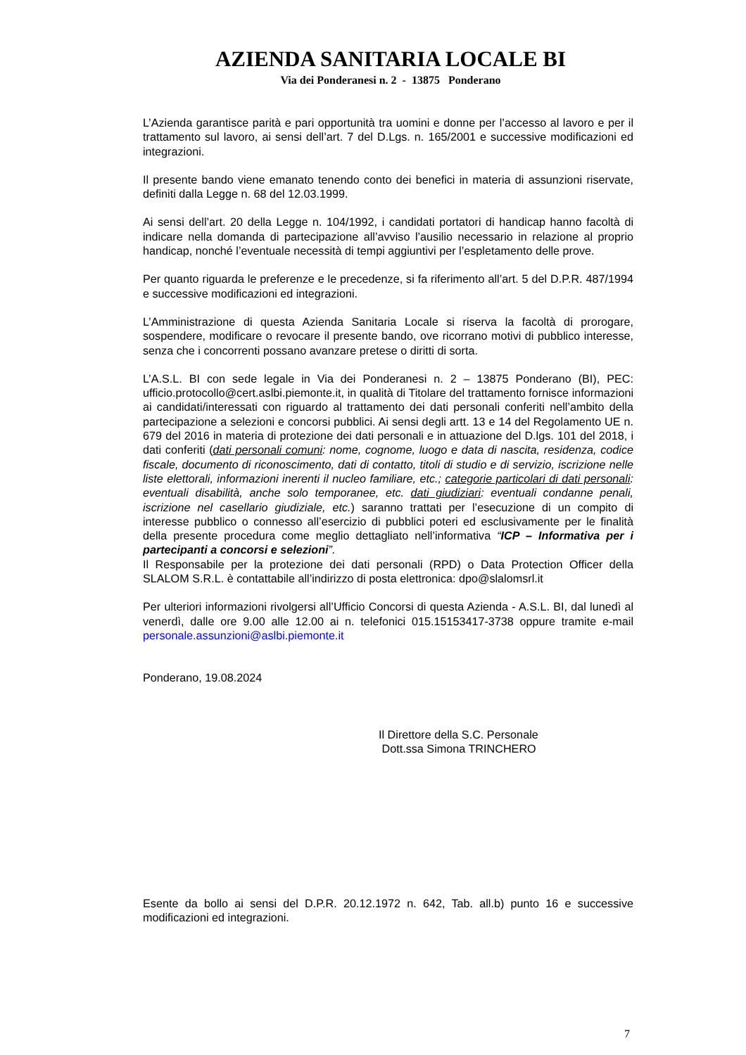AZIENDA SANITARIA LOCALE BI
Via dei Ponderanesi n. 2 - 13875 Ponderano
L’Azienda garantisce parità e pari opportunità tra uomini e donne per l’accesso al lavoro e per il trattamento sul lavoro, ai sensi dell’art. 7 del D.Lgs. n. 165/2001 e successive modificazioni ed integrazioni.
Il presente bando viene emanato tenendo conto dei benefici in materia di assunzioni riservate, definiti dalla Legge n. 68 del 12.03.1999.
Ai sensi dell’art. 20 della Legge n. 104/1992, i candidati portatori di handicap hanno facoltà di indicare nella domanda di partecipazione all’avviso l’ausilio necessario in relazione al proprio handicap, nonché l’eventuale necessità di tempi aggiuntivi per l’espletamento delle prove.
Per quanto riguarda le preferenze e le precedenze, si fa riferimento all’art. 5 del D.P.R. 487/1994 e successive modificazioni ed integrazioni.
L’Amministrazione di questa Azienda Sanitaria Locale si riserva la facoltà di prorogare, sospendere, modificare o revocare il presente bando, ove ricorrano motivi di pubblico interesse, senza che i concorrenti possano avanzare pretese o diritti di sorta.
L’A.S.L. BI con sede legale in Via dei Ponderanesi n. 2 – 13875 Ponderano (BI), PEC: ufficio.protocollo@cert.aslbi.piemonte.it, in qualità di Titolare del trattamento fornisce informazioni ai candidati/interessati con riguardo al trattamento dei dati personali conferiti nell’ambito della partecipazione a selezioni e concorsi pubblici. Ai sensi degli artt. 13 e 14 del Regolamento UE n. 679 del 2016 in materia di protezione dei dati personali e in attuazione del D.lgs. 101 del 2018, i dati conferiti (dati personali comuni: nome, cognome, luogo e data di nascita, residenza, codice fiscale, documento di riconoscimento, dati di contatto, titoli di studio e di servizio, iscrizione nelle liste elettorali, informazioni inerenti il nucleo familiare, etc.; categorie particolari di dati personali: eventuali disabilità, anche solo temporanee, etc. dati giudiziari: eventuali condanne penali, iscrizione nel casellario giudiziale, etc.) saranno trattati per l’esecuzione di un compito di interesse pubblico o connesso all’esercizio di pubblici poteri ed esclusivamente per le finalità della presente procedura come meglio dettagliato nell’informativa “ICP – Informativa per i partecipanti a concorsi e selezioni”.
Il Responsabile per la protezione dei dati personali (RPD) o Data Protection Officer della SLALOM S.R.L. è contattabile all’indirizzo di posta elettronica: dpo@slalomsrl.it
Per ulteriori informazioni rivolgersi all’Ufficio Concorsi di questa Azienda - A.S.L. BI, dal lunedì al venerdì, dalle ore 9.00 alle 12.00 ai n. telefonici 015.15153417-3738 oppure tramite e-mail personale.assunzioni@aslbi.piemonte.it
Ponderano, 19.08.2024
Il Direttore della S.C. Personale
Dott.ssa Simona TRINCHERO
Esente da bollo ai sensi del D.P.R. 20.12.1972 n. 642, Tab. all.b) punto 16 e successive modificazioni ed integrazioni.
7